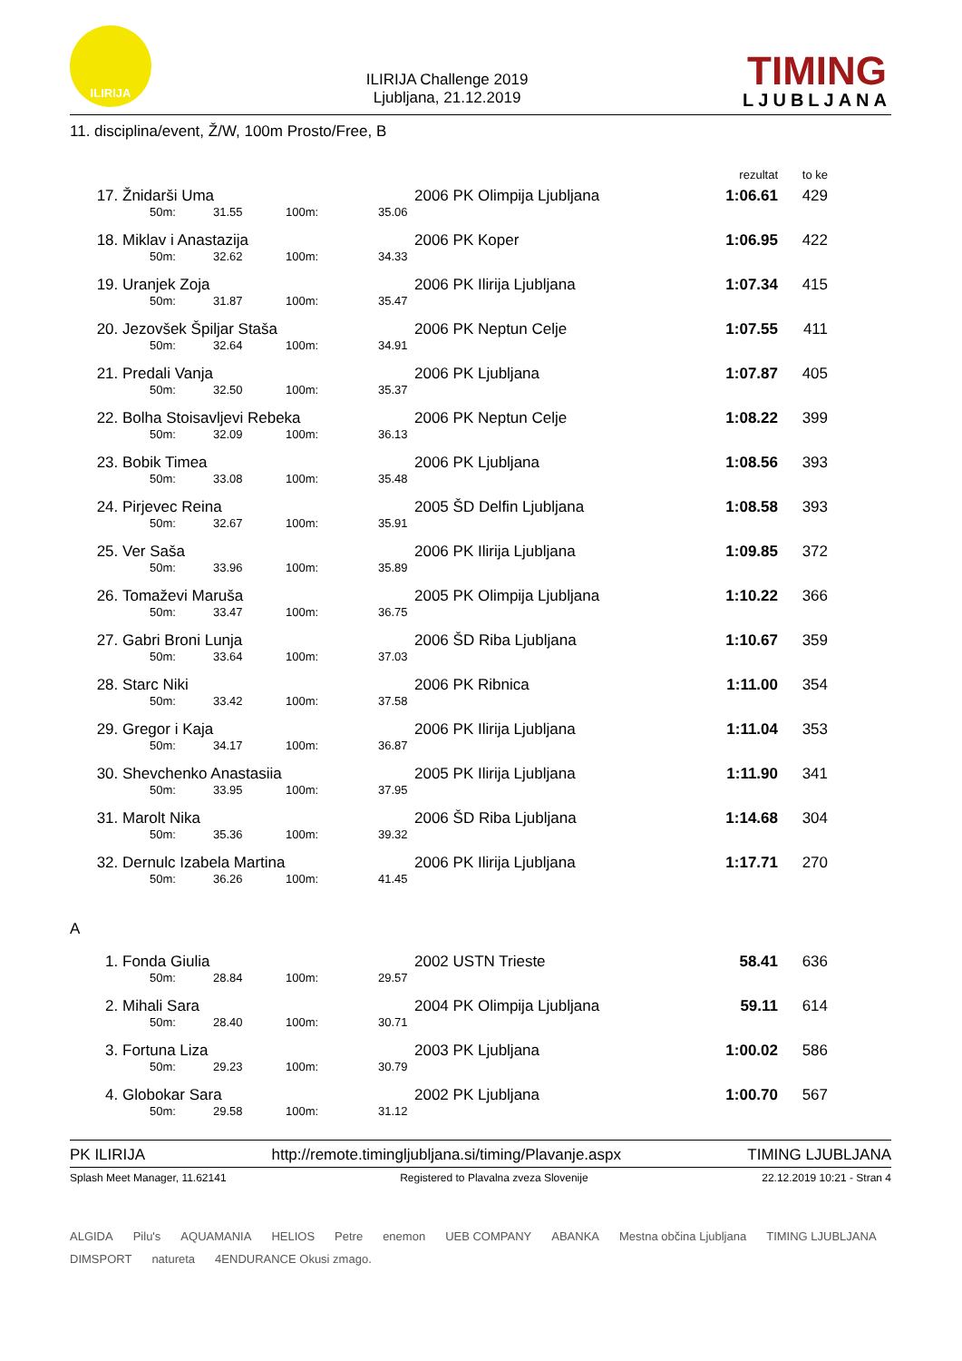ILIRIJA
ILIRIJA Challenge 2019
Ljubljana, 21.12.2019
TIMING
LJUBLJANA
11. disciplina/event, Ž/W, 100m Prosto/Free, B
| | | | | | | | rezultat | to ke | |
| --- | --- | --- | --- | --- | --- | --- | --- | --- | --- |
| 17. | Žnidarši Uma | | | | | 2006 PK Olimpija Ljubljana | 1:06.61 | 429 | |
| | | 50m: | 31.55 | 100m: | 35.06 | | | | |
| 18. | Miklav i Anastazija | | | | | 2006 PK Koper | 1:06.95 | 422 | |
| | | 50m: | 32.62 | 100m: | 34.33 | | | | |
| 19. | Uranjek Zoja | | | | | 2006 PK Ilirija Ljubljana | 1:07.34 | 415 | |
| | | 50m: | 31.87 | 100m: | 35.47 | | | | |
| 20. | Jezovšek Špiljar Staša | | | | | 2006 PK Neptun Celje | 1:07.55 | 411 | |
| | | 50m: | 32.64 | 100m: | 34.91 | | | | |
| 21. | Predali Vanja | | | | | 2006 PK Ljubljana | 1:07.87 | 405 | |
| | | 50m: | 32.50 | 100m: | 35.37 | | | | |
| 22. | Bolha Stoisavljevi Rebeka | | | | | 2006 PK Neptun Celje | 1:08.22 | 399 | |
| | | 50m: | 32.09 | 100m: | 36.13 | | | | |
| 23. | Bobik Timea | | | | | 2006 PK Ljubljana | 1:08.56 | 393 | |
| | | 50m: | 33.08 | 100m: | 35.48 | | | | |
| 24. | Pirjevec Reina | | | | | 2005 ŠD Delfin Ljubljana | 1:08.58 | 393 | |
| | | 50m: | 32.67 | 100m: | 35.91 | | | | |
| 25. | Ver Saša | | | | | 2006 PK Ilirija Ljubljana | 1:09.85 | 372 | |
| | | 50m: | 33.96 | 100m: | 35.89 | | | | |
| 26. | Tomaževi Maruša | | | | | 2005 PK Olimpija Ljubljana | 1:10.22 | 366 | |
| | | 50m: | 33.47 | 100m: | 36.75 | | | | |
| 27. | Gabri Broni Lunja | | | | | 2006 ŠD Riba Ljubljana | 1:10.67 | 359 | |
| | | 50m: | 33.64 | 100m: | 37.03 | | | | |
| 28. | Starc Niki | | | | | 2006 PK Ribnica | 1:11.00 | 354 | |
| | | 50m: | 33.42 | 100m: | 37.58 | | | | |
| 29. | Gregor i Kaja | | | | | 2006 PK Ilirija Ljubljana | 1:11.04 | 353 | |
| | | 50m: | 34.17 | 100m: | 36.87 | | | | |
| 30. | Shevchenko Anastasiia | | | | | 2005 PK Ilirija Ljubljana | 1:11.90 | 341 | |
| | | 50m: | 33.95 | 100m: | 37.95 | | | | |
| 31. | Marolt Nika | | | | | 2006 ŠD Riba Ljubljana | 1:14.68 | 304 | |
| | | 50m: | 35.36 | 100m: | 39.32 | | | | |
| 32. | Dernulc Izabela Martina | | | | | 2006 PK Ilirija Ljubljana | 1:17.71 | 270 | |
| | | 50m: | 36.26 | 100m: | 41.45 | | | | |
| A | | | | | | | | | |
| 1. | Fonda Giulia | | | | | 2002 USTN Trieste | 58.41 | 636 | |
| | | 50m: | 28.84 | 100m: | 29.57 | | | | |
| 2. | Mihali Sara | | | | | 2004 PK Olimpija Ljubljana | 59.11 | 614 | |
| | | 50m: | 28.40 | 100m: | 30.71 | | | | |
| 3. | Fortuna Liza | | | | | 2003 PK Ljubljana | 1:00.02 | 586 | |
| | | 50m: | 29.23 | 100m: | 30.79 | | | | |
| 4. | Globokar Sara | | | | | 2002 PK Ljubljana | 1:00.70 | 567 | |
| | | 50m: | 29.58 | 100m: | 31.12 | | | | |
PK ILIRIJA http://remote.timingljubljana.si/timing/Plavanje.aspx TIMING LJUBLJANA
Splash Meet Manager, 11.62141 Registered to Plavalna zveza Slovenije 22.12.2019 10:21 - Stran 4
ALGIDA Pilu's AQUAMANIA HELIOS Petre enemon UEB COMPANY ABANKA Mestna občina Ljubljana TIMING LJUBLJANA DIMSPORT natureta 4ENDURANCE Okusi zmago.